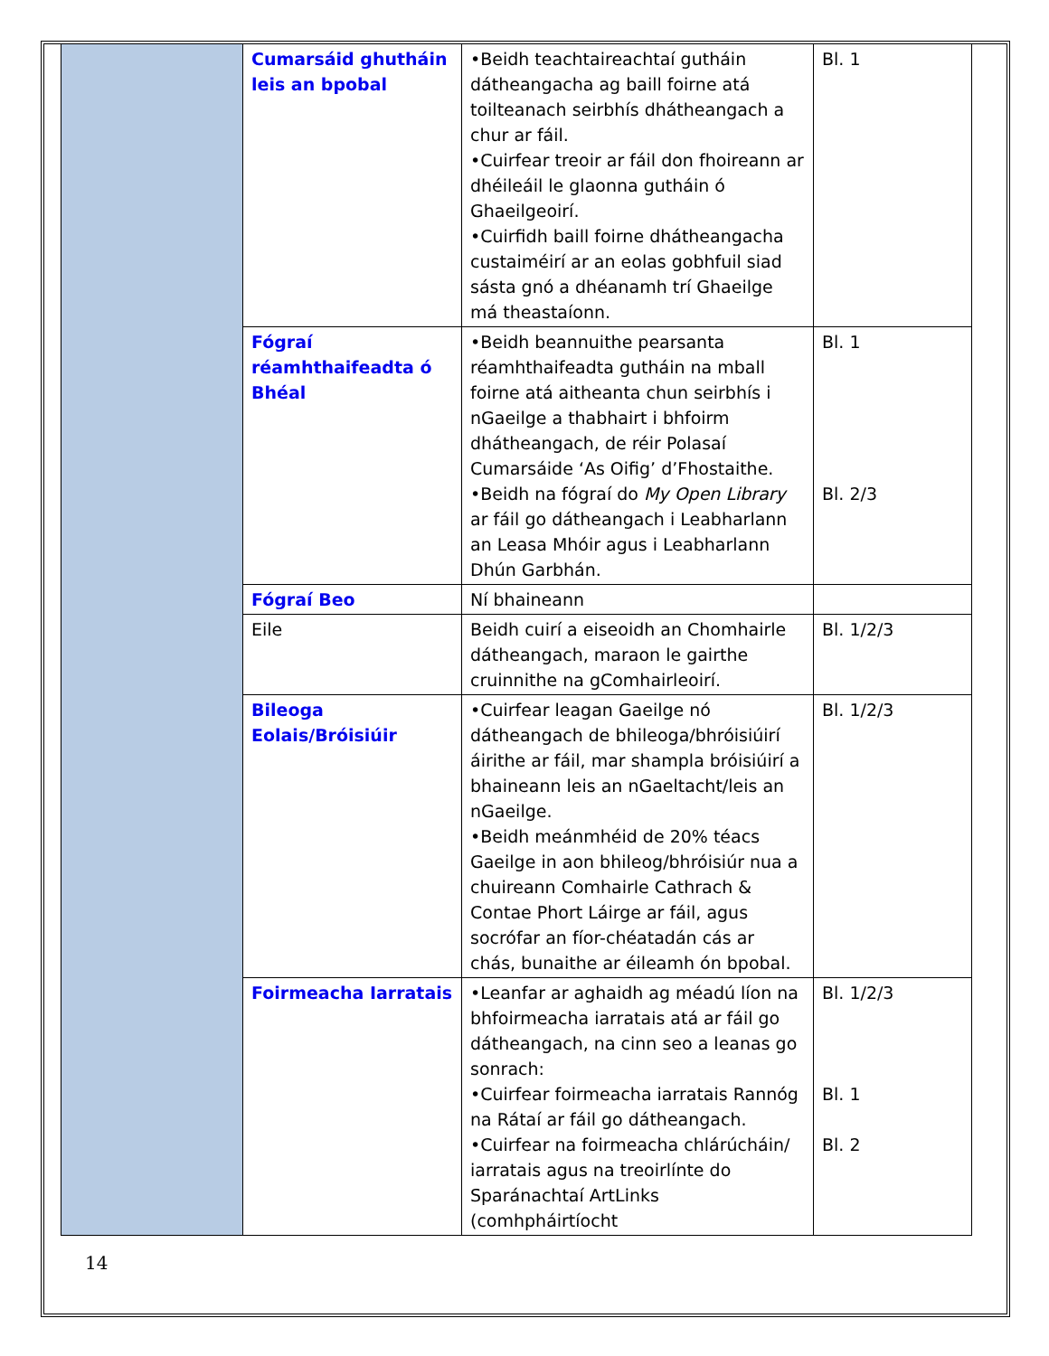| | Cumarsáid ghutháin leis an bpobal | •Beidh teachtaireachtaí gutháin dátheangacha ag baill foirne atá toilteanach seirbhís dhátheangach a chur ar fáil. •Cuirfear treoir ar fáil don fhoireann ar dhéileáil le glaonna gutháin ó Ghaeilgeoirí. •Cuirfidh baill foirne dhátheangacha custaiméirí ar an eolas gobhfuil siad sásta gnó a dhéanamh trí Ghaeilge má theastaíonn. | Bl. 1 |
| | Fógraí réamhthaifeadta ó Bhéal | •Beidh beannuithe pearsanta réamhthaifeadta gutháin na mball foirne atá aitheanta chun seirbhís i nGaeilge a thabhairt i bhfoirm dhátheangach, de réir Polasaí Cumarsáide ‘As Oifig’ d’Fhostaithe. •Beidh na fógraí do My Open Library ar fáil go dátheangach i Leabharlann an Leasa Mhóir agus i Leabharlann Dhún Garbhán. | Bl. 1 Bl. 2/3 |
| | Fógraí Beo | Ní bhaineann | |
| | Eile | Beidh cuirí a eiseoidh an Chomhairle dátheangach, maraon le gairthe cruinnithe na gComhairleoirí. | Bl. 1/2/3 |
| | Bileoga Eolais/Bróisiúir | •Cuirfear leagan Gaeilge nó dátheangach de bhileoga/bhróisiúirí áirithe ar fáil, mar shampla bróisiúirí a bhaineann leis an nGaeltacht/leis an nGaeilge. •Beidh meánmhéid de 20% téacs Gaeilge in aon bhileog/bhróisiúr nua a chuireann Comhairle Cathrach & Contae Phort Láirge ar fáil, agus socrófar an fíor-chéatadán cás ar chás, bunaithe ar éileamh ón bpobal. | Bl. 1/2/3 |
| | Foirmeacha Iarratais | •Leanfar ar aghaidh ag méadú líon na bhfoirmeacha iarratais atá ar fáil go dátheangach, na cinn seo a leanas go sonrach: •Cuirfear foirmeacha iarratais Rannóg na Rátaí ar fáil go dátheangach. •Cuirfear na foirmeacha chlárúcháin/ iarratais agus na treoirlínte do Sparánachtaí ArtLinks (comhpháirtíocht | Bl. 1/2/3 Bl. 1 Bl. 2 |
14